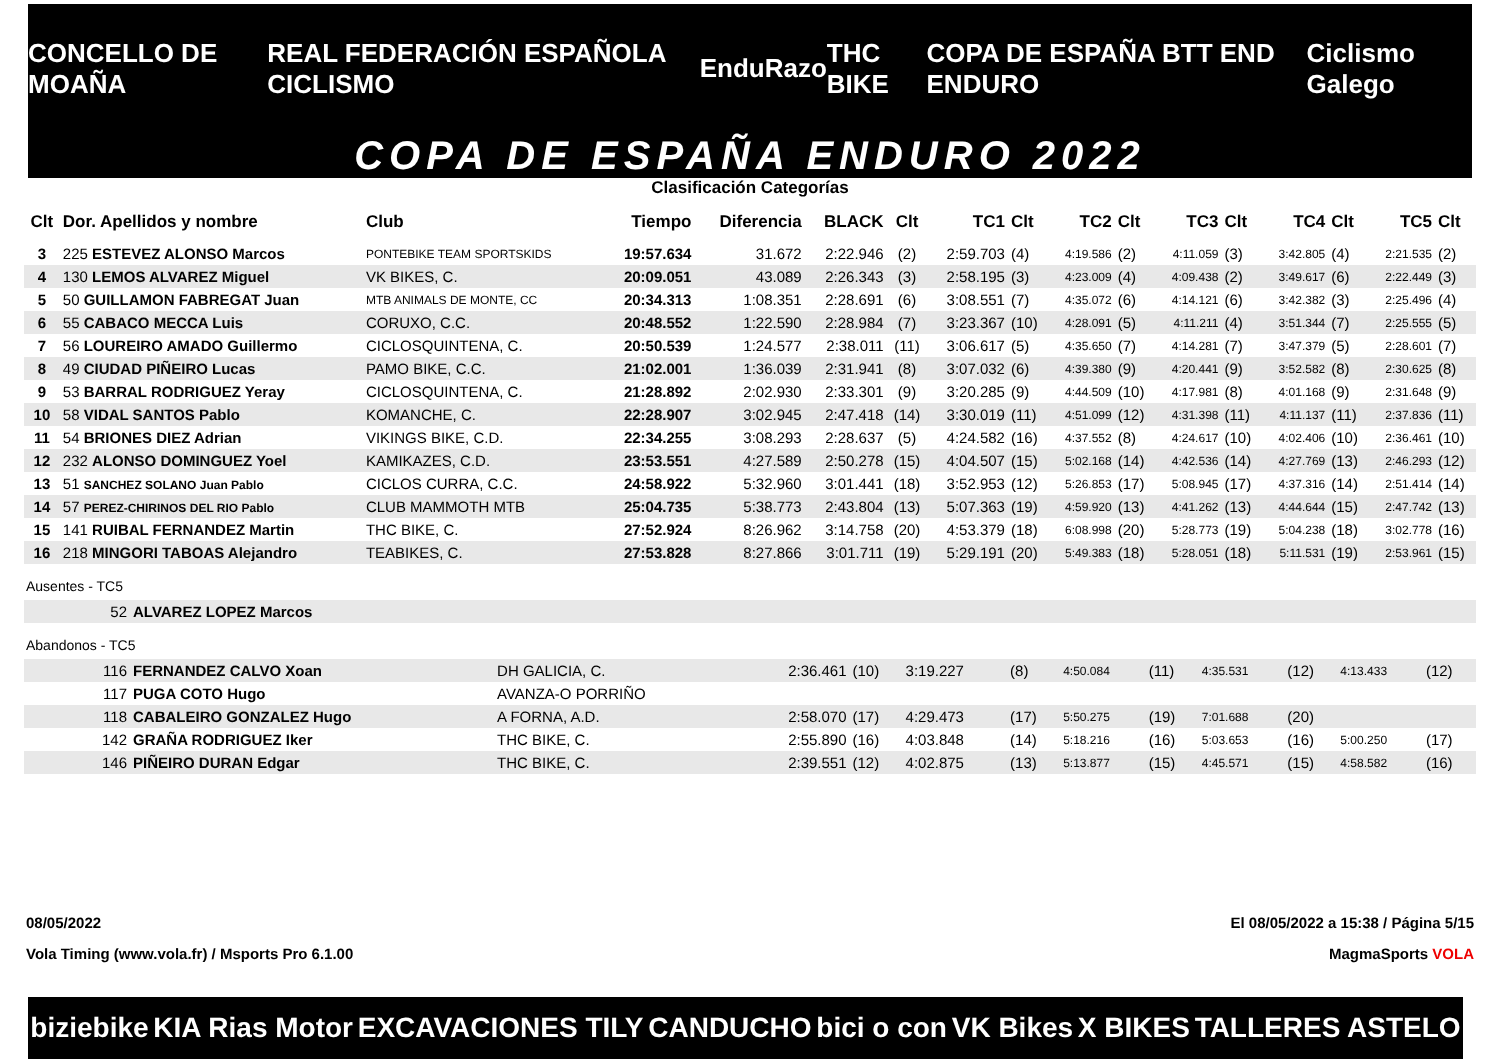CONCELLO DE MOAÑA REAL FEDERACIÓN ESPAÑOLA CICLISMO EnduRazo THC BIKE COPA DE ESPAÑA BTT END ENDURO Ciclismo Galego
COPA DE ESPAÑA ENDURO 2022
Clasificación Categorías
| Clt | Dor. Apellidos y nombre | Club | Tiempo | Diferencia | BLACK | Clt | TC1 | Clt | TC2 | Clt | TC3 | Clt | TC4 | Clt | TC5 | Clt |
| --- | --- | --- | --- | --- | --- | --- | --- | --- | --- | --- | --- | --- | --- | --- | --- | --- |
| 3 | 225 ESTEVEZ ALONSO Marcos | PONTEBIKE TEAM SPORTSKIDS | 19:57.634 | 31.672 | 2:22.946 | (2) | 2:59.703 | (4) | 4:19.586 | (2) | 4:11.059 | (3) | 3:42.805 | (4) | 2:21.535 | (2) |
| 4 | 130 LEMOS ALVAREZ Miguel | VK BIKES, C. | 20:09.051 | 43.089 | 2:26.343 | (3) | 2:58.195 | (3) | 4:23.009 | (4) | 4:09.438 | (2) | 3:49.617 | (6) | 2:22.449 | (3) |
| 5 | 50 GUILLAMON FABREGAT Juan | MTB ANIMALS DE MONTE, CC | 20:34.313 | 1:08.351 | 2:28.691 | (6) | 3:08.551 | (7) | 4:35.072 | (6) | 4:14.121 | (6) | 3:42.382 | (3) | 2:25.496 | (4) |
| 6 | 55 CABACO MECCA Luis | CORUXO, C.C. | 20:48.552 | 1:22.590 | 2:28.984 | (7) | 3:23.367 | (10) | 4:28.091 | (5) | 4:11.211 | (4) | 3:51.344 | (7) | 2:25.555 | (5) |
| 7 | 56 LOUREIRO AMADO Guillermo | CICLOSQUINTENA, C. | 20:50.539 | 1:24.577 | 2:38.011 | (11) | 3:06.617 | (5) | 4:35.650 | (7) | 4:14.281 | (7) | 3:47.379 | (5) | 2:28.601 | (7) |
| 8 | 49 CIUDAD PIÑEIRO Lucas | PAMO BIKE, C.C. | 21:02.001 | 1:36.039 | 2:31.941 | (8) | 3:07.032 | (6) | 4:39.380 | (9) | 4:20.441 | (9) | 3:52.582 | (8) | 2:30.625 | (8) |
| 9 | 53 BARRAL RODRIGUEZ Yeray | CICLOSQUINTENA, C. | 21:28.892 | 2:02.930 | 2:33.301 | (9) | 3:20.285 | (9) | 4:44.509 | (10) | 4:17.981 | (8) | 4:01.168 | (9) | 2:31.648 | (9) |
| 10 | 58 VIDAL SANTOS Pablo | KOMANCHE, C. | 22:28.907 | 3:02.945 | 2:47.418 | (14) | 3:30.019 | (11) | 4:51.099 | (12) | 4:31.398 | (11) | 4:11.137 | (11) | 2:37.836 | (11) |
| 11 | 54 BRIONES DIEZ Adrian | VIKINGS BIKE, C.D. | 22:34.255 | 3:08.293 | 2:28.637 | (5) | 4:24.582 | (16) | 4:37.552 | (8) | 4:24.617 | (10) | 4:02.406 | (10) | 2:36.461 | (10) |
| 12 | 232 ALONSO DOMINGUEZ Yoel | KAMIKAZES, C.D. | 23:53.551 | 4:27.589 | 2:50.278 | (15) | 4:04.507 | (15) | 5:02.168 | (14) | 4:42.536 | (14) | 4:27.769 | (13) | 2:46.293 | (12) |
| 13 | 51 SANCHEZ SOLANO Juan Pablo | CICLOS CURRA, C.C. | 24:58.922 | 5:32.960 | 3:01.441 | (18) | 3:52.953 | (12) | 5:26.853 | (17) | 5:08.945 | (17) | 4:37.316 | (14) | 2:51.414 | (14) |
| 14 | 57 PEREZ-CHIRINOS DEL RIO Pablo | CLUB MAMMOTH MTB | 25:04.735 | 5:38.773 | 2:43.804 | (13) | 5:07.363 | (19) | 4:59.920 | (13) | 4:41.262 | (13) | 4:44.644 | (15) | 2:47.742 | (13) |
| 15 | 141 RUIBAL FERNANDEZ Martin | THC BIKE, C. | 27:52.924 | 8:26.962 | 3:14.758 | (20) | 4:53.379 | (18) | 6:08.998 | (20) | 5:28.773 | (19) | 5:04.238 | (18) | 3:02.778 | (16) |
| 16 | 218 MINGORI TABOAS Alejandro | TEABIKES, C. | 27:53.828 | 8:27.866 | 3:01.711 | (19) | 5:29.191 | (20) | 5:49.383 | (18) | 5:28.051 | (18) | 5:11.531 | (19) | 2:53.961 | (15) |
Ausentes - TC5
| 52 | ALVAREZ LOPEZ Marcos |
Abandonos - TC5
| 116 | FERNANDEZ CALVO Xoan | DH GALICIA, C. | 2:36.461 | (10) | 3:19.227 | (8) | 4:50.084 | (11) | 4:35.531 | (12) | 4:13.433 | (12) |
| 117 | PUGA COTO Hugo | AVANZA-O PORRIÑO | | | | | | | | | | |
| 118 | CABALEIRO GONZALEZ Hugo | A FORNA, A.D. | 2:58.070 | (17) | 4:29.473 | (17) | 5:50.275 | (19) | 7:01.688 | (20) | | |
| 142 | GRAÑA RODRIGUEZ Iker | THC BIKE, C. | 2:55.890 | (16) | 4:03.848 | (14) | 5:18.216 | (16) | 5:03.653 | (16) | 5:00.250 | (17) |
| 146 | PIÑEIRO DURAN Edgar | THC BIKE, C. | 2:39.551 | (12) | 4:02.875 | (13) | 5:13.877 | (15) | 4:45.571 | (15) | 4:58.582 | (16) |
08/05/2022 El 08/05/2022 a 15:38 / Página 5/15
Vola Timing (www.vola.fr) / Msports Pro 6.1.00 MagmaSports VOLA
biziebike KIA Rias Motor EXCAVACIONES TILY CANDUCHO bici o con VK Bikes X BIKES TALLERES ASTELO